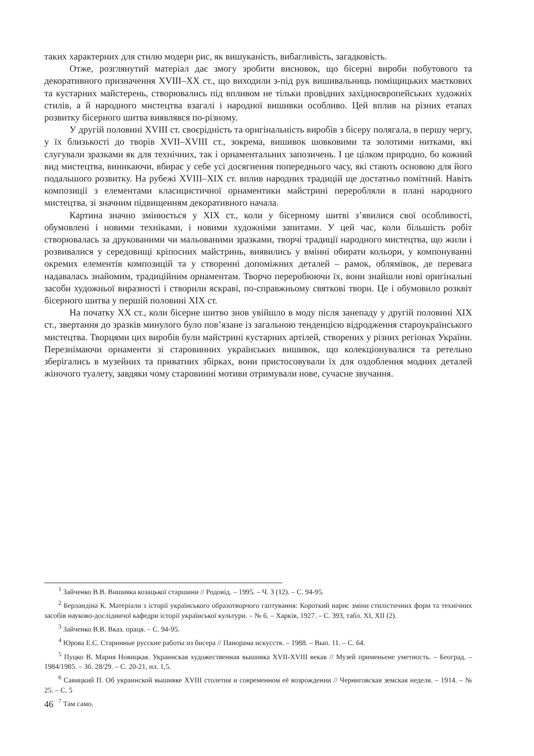таких характерних для стилю модерн рис, як вишуканість, вибагливість, загадковість.
Отже, розглянутий матеріал дає змогу зробити висновок, що бісерні вироби побутового та декоративного призначення XVIII–XX ст., що виходили з-під рук вишивальниць поміщицьких маєткових та кустарних майстерень, створювались під впливом не тільки провідних західноєвропейських художніх стилів, а й народного мистецтва взагалі і народної вишивки особливо. Цей вплив на різних етапах розвитку бісерного шитва виявлявся по-різному.
У другій половині XVIII ст. своєрідність та оригінальність виробів з бісеру полягала, в першу чергу, у їх близькості до творів XVII–XVIII ст., зокрема, вишивок шовковими та золотими нитками, які слугували зразками як для технічних, так і орнаментальних запозичень. І це цілком природно, бо кожний вид мистецтва, виникаючи, вбирає у себе усі досягнення попереднього часу, які стають основою для його подальшого розвитку. На рубежі XVIII–XIX ст. вплив народних традицій ще достатньо помітний. Навіть композиції з елементами класицистичної орнаментики майстрині переробляли в плані народного мистецтва, зі значним підвищенням декоративного начала.
Картина значно змінюється у XIX ст., коли у бісерному шитві з’явилися свої особливості, обумовлені і новими техніками, і новими художніми запитами. У цей час, коли більшість робіт створювалась за друкованими чи мальованими зразками, творчі традиції народного мистецтва, що жили і розвивалися у середовищі кріпосних майстринь, виявились у вмінні обирати кольори, у компонуванні окремих елементів композицій та у створенні допоміжних деталей – рамок, облямівок, де перевага надавалась знайомим, традиційним орнаментам. Творчо переробюючи їх, вони знайшли нові оригінальні засоби художньої виразності і створили яскраві, по-справжньому святкові твори. Це і обумовило розквіт бісерного шитва у першій половині XIX ст.
На початку XX ст., коли бісерне шитво знов увійшло в моду після занепаду у другій половині XIX ст., звертання до зразків минулого було пов’язане із загальною тенденцією відродження староукраїнського мистецтва. Творцями цих виробів були майстрині кустарних артілей, створених у різних регіонах України. Перезнімаючи орнаменти зі старовинних українських вишивок, що колекціонувалися та ретельно зберігались в музейних та приватних збірках, вони пристосовували їх для оздоблення модних деталей жіночого туалету, завдяки чому старовинні мотиви отримували нове, сучасне звучання.
<sup>1</sup> Зайченко В.В. Вишивка козацької старшини // Родовід. – 1995. – Ч. 3 (12). – С. 94-95.
<sup>2</sup> Берландіна К. Матеріали з історії українського образотворчого гаптування: Короткий нарис зміни стилістичних форм та технічних засобів науково-дослідничої кафедри історії української культури. – № 6. – Харків, 1927. – С. 393, табл. XI, XII (2).
<sup>3</sup> Зайченко В.В. Вказ. праця. – С. 94-95.
<sup>4</sup> Юрова Е.С. Старинные русские работы из бисера // Панорама искусств. – 1988. – Вып. 11. – С. 64.
<sup>5</sup> Пуцко В. Мария Новицкая. Украинская художественная вышивка XVII-XVIII векав // Музей применьене уметность. – Београд. – 1984/1985. – Зб. 28/29. – С. 20-21, ил. 1,5.
<sup>6</sup> Савицкий П. Об украинской вышивке XVIII столетия и современном её возрождении // Черниговская земская неделя. – 1914. – № 25. – С. 5
<sup>7</sup> Там само.
46